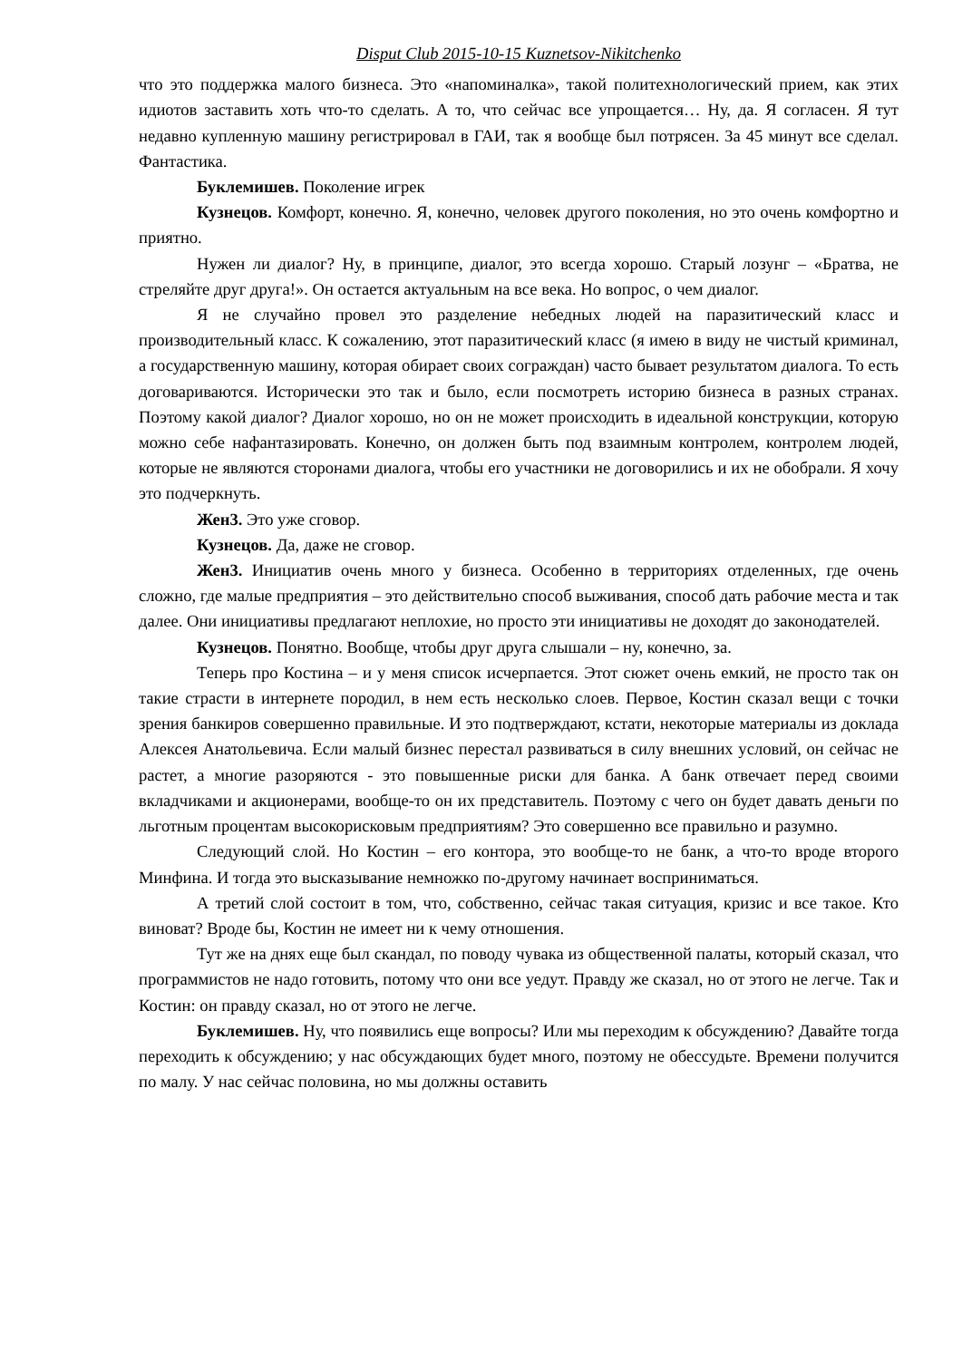Disput Club 2015-10-15 Kuznetsov-Nikitchenko
что это поддержка малого бизнеса. Это «напоминалка», такой политехнологический прием, как этих идиотов заставить хоть что-то сделать. А то, что сейчас все упрощается… Ну, да. Я согласен. Я тут недавно купленную машину регистрировал в ГАИ, так я вообще был потрясен. За 45 минут все сделал. Фантастика.
Буклемишев. Поколение игрек
Кузнецов. Комфорт, конечно. Я, конечно, человек другого поколения, но это очень комфортно и приятно.
Нужен ли диалог? Ну, в принципе, диалог, это всегда хорошо. Старый лозунг – «Братва, не стреляйте друг друга!». Он остается актуальным на все века. Но вопрос, о чем диалог.
Я не случайно провел это разделение небедных людей на паразитический класс и производительный класс. К сожалению, этот паразитический класс (я имею в виду не чистый криминал, а государственную машину, которая обирает своих сограждан) часто бывает результатом диалога. То есть договариваются. Исторически это так и было, если посмотреть историю бизнеса в разных странах. Поэтому какой диалог? Диалог хорошо, но он не может происходить в идеальной конструкции, которую можно себе нафантазировать. Конечно, он должен быть под взаимным контролем, контролем людей, которые не являются сторонами диалога, чтобы его участники не договорились и их не обобрали. Я хочу это подчеркнуть.
Жен3. Это уже сговор.
Кузнецов. Да, даже не сговор.
Жен3. Инициатив очень много у бизнеса. Особенно в территориях отделенных, где очень сложно, где малые предприятия – это действительно способ выживания, способ дать рабочие места и так далее. Они инициативы предлагают неплохие, но просто эти инициативы не доходят до законодателей.
Кузнецов. Понятно. Вообще, чтобы друг друга слышали – ну, конечно, за.
Теперь про Костина – и у меня список исчерпается. Этот сюжет очень емкий, не просто так он такие страсти в интернете породил, в нем есть несколько слоев. Первое, Костин сказал вещи с точки зрения банкиров совершенно правильные. И это подтверждают, кстати, некоторые материалы из доклада Алексея Анатольевича. Если малый бизнес перестал развиваться в силу внешних условий, он сейчас не растет, а многие разоряются - это повышенные риски для банка. А банк отвечает перед своими вкладчиками и акционерами, вообще-то он их представитель. Поэтому с чего он будет давать деньги по льготным процентам высокорисковым предприятиям? Это совершенно все правильно и разумно.
Следующий слой. Но Костин – его контора, это вообще-то не банк, а что-то вроде второго Минфина. И тогда это высказывание немножко по-другому начинает восприниматься.
А третий слой состоит в том, что, собственно, сейчас такая ситуация, кризис и все такое. Кто виноват? Вроде бы, Костин не имеет ни к чему отношения.
Тут же на днях еще был скандал, по поводу чувака из общественной палаты, который сказал, что программистов не надо готовить, потому что они все уедут. Правду же сказал, но от этого не легче. Так и Костин: он правду сказал, но от этого не легче.
Буклемишев. Ну, что появились еще вопросы? Или мы переходим к обсуждению? Давайте тогда переходить к обсуждению; у нас обсуждающих будет много, поэтому не обессудьте. Времени получится по малу. У нас сейчас половина, но мы должны оставить